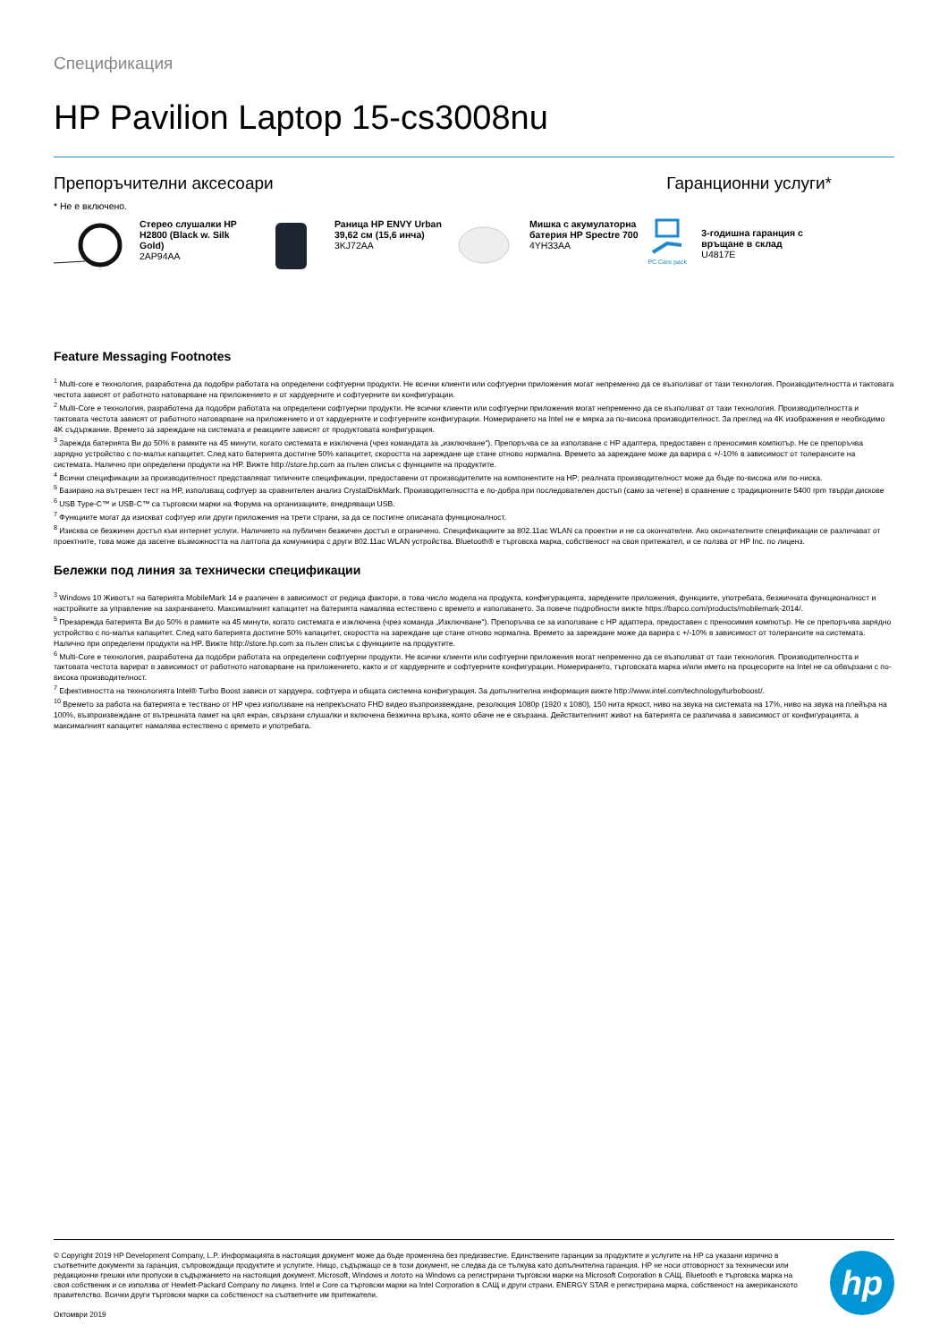Спецификация
HP Pavilion Laptop 15-cs3008nu
Препоръчителни аксесоари Гаранционни услуги*
* Не е включено.
Стерео слушалки HP H2800 (Black w. Silk Gold)
2AP94AA
Раница HP ENVY Urban 39,62 см (15,6 инча)
3KJ72AA
Мишка с акумулаторна батерия HP Spectre 700
4YH33AA
PC Care pack
3-годишна гаранция с връщане в склад
U4817E
Feature Messaging Footnotes
<sup>1</sup> Multi-core е технология, разработена да подобри работата на определени софтуерни продукти. Не всички клиенти или софтуерни приложения могат непременно да се възползват от тази технология. Производителността и тактовата честота зависят от работното натоварване на приложението и от хардуерните и софтуерните ви конфигурации.
<sup>2</sup> Multi-Core е технология, разработена да подобри работата на определени софтуерни продукти. Не всички клиенти или софтуерни приложения могат непременно да се възползват от тази технология. Производителността и тактовата честота зависят от работното натоварване на приложението и от хардуерните и софтуерните конфигурации. Номерирането на Intel не е мярка за по-висока производителност. За преглед на 4K изображения е необходимо 4K съдържание. Времето за зареждане на системата и реакциите зависят от продуктовата конфигурация.
<sup>3</sup> Зарежда батерията Ви до 50% в рамките на 45 минути, когато системата е изключена (чрез командата за „изключване“). Препоръчва се за използване с HP адаптера, предоставен с преносимия компютър. Не се препоръчва зарядно устройство с по-малък капацитет. След като батерията достигне 50% капацитет, скоростта на зареждане ще стане отново нормална. Времето за зареждане може да варира с +/-10% в зависимост от толерансите на системата. Налично при определени продукти на HP. Вижте http://store.hp.com за пълен списък с функциите на продуктите.
<sup>4</sup> Всички спецификации за производителност представляват типичните спецификации, предоставени от производителите на компонентите на HP; реалната производителност може да бъде по-висока или по-ниска.
<sup>5</sup> Базирано на вътрешен тест на HP, използващ софтуер за сравнителен анализ CrystalDiskMark. Производителността е по-добра при последователен достъп (само за четене) в сравнение с традиционните 5400 rpm твърди дискове
<sup>6</sup> USB Type-C™ и USB-C™ са търговски марки на Форума на организациите, внедряващи USB.
<sup>7</sup> Функциите могат да изискват софтуер или други приложения на трети страни, за да се постигне описаната функционалност.
<sup>8</sup> Изисква се безжичен достъп към интернет услуги. Наличието на публичен безжичен достъп е ограничено. Спецификациите за 802.11ac WLAN са проектни и не са окончателни. Ако окончателните спецификации се различават от проектните, това може да засегне възможността на лаптопа да комуникира с други 802.11ac WLAN устройства. Bluetooth® е търговска марка, собственост на своя притежател, и се ползва от HP Inc. по лиценз.
Бележки под линия за технически спецификации
<sup>3</sup> Windows 10 Животът на батерията MobileMark 14 е различен в зависимост от редица фактори, в това число модела на продукта, конфигурацията, заредените приложения, функциите, употребата, безжичната функционалност и настройките за управление на захранването. Максималният капацитет на батерията намалява естествено с времето и използването. За повече подробности вижте https://bapco.com/products/mobilemark-2014/.
<sup>5</sup> Презарежда батерията Ви до 50% в рамките на 45 минути, когато системата е изключена (чрез команда „Изключване“). Препоръчва се за използване с HP адаптера, предоставен с преносимия компютър. Не се препоръчва зарядно устройство с по-малък капацитет. След като батерията достигне 50% капацитет, скоростта на зареждане ще стане отново нормална. Времето за зареждане може да варира с +/-10% в зависимост от толерансите на системата. Налично при определени продукти на HP. Вижте http://store.hp.com за пълен списък с функциите на продуктите.
<sup>6</sup> Multi-Core е технология, разработена да подобри работата на определени софтуерни продукти. Не всички клиенти или софтуерни приложения могат непременно да се възползват от тази технология. Производителността и тактовата честота варират в зависимост от работното натоварване на приложението, както и от хардуерните и софтуерните конфигурации. Номерирането, търговската марка и/или името на процесорите на Intel не са обвързани с по-висока производителност.
<sup>7</sup> Ефективността на технологията Intel® Turbo Boost зависи от хардуера, софтуера и общата системна конфигурация. За допълнителна информация вижте http://www.intel.com/technology/turboboost/.
<sup>10</sup> Времето за работа на батерията е тествано от HP чрез използване на непрекъснато FHD видео възпроизвеждане, резолюция 1080p (1920 x 1080), 150 нита яркост, ниво на звука на системата на 17%, ниво на звука на плейъра на 100%, възпроизвеждане от вътрешната памет на цял екран, свързани слушалки и включена безжична връзка, която обаче не е свързана. Действителният живот на батерията се различава в зависимост от конфигурацията, а максималният капацитет намалява естествено с времето и употребата.
© Copyright 2019 HP Development Company, L.P. Информацията в настоящия документ може да бъде променяна без предизвестие. Единствените гаранции за продуктите и услугите на HP са указани изрично в съответните документи за гаранция, съпровождащи продуктите и услугите. Нищо, съдържащо се в този документ, не следва да се тълкува като допълнителна гаранция. HP не носи отговорност за технически или редакционни грешки или пропуски в съдържанието на настоящия документ. Microsoft, Windows и логото на Windows са регистрирани търговски марки на Microsoft Corporation в САЩ. Bluetooth е търговска марка на своя собственик и се използва от Hewlett-Packard Company по лиценз. Intel и Core са търговски марки на Intel Corporation в САЩ и други страни. ENERGY STAR е регистрирана марка, собственост на американското правителство. Всички други търговски марки са собственост на съответните им притежатели.
Октомври 2019
hp